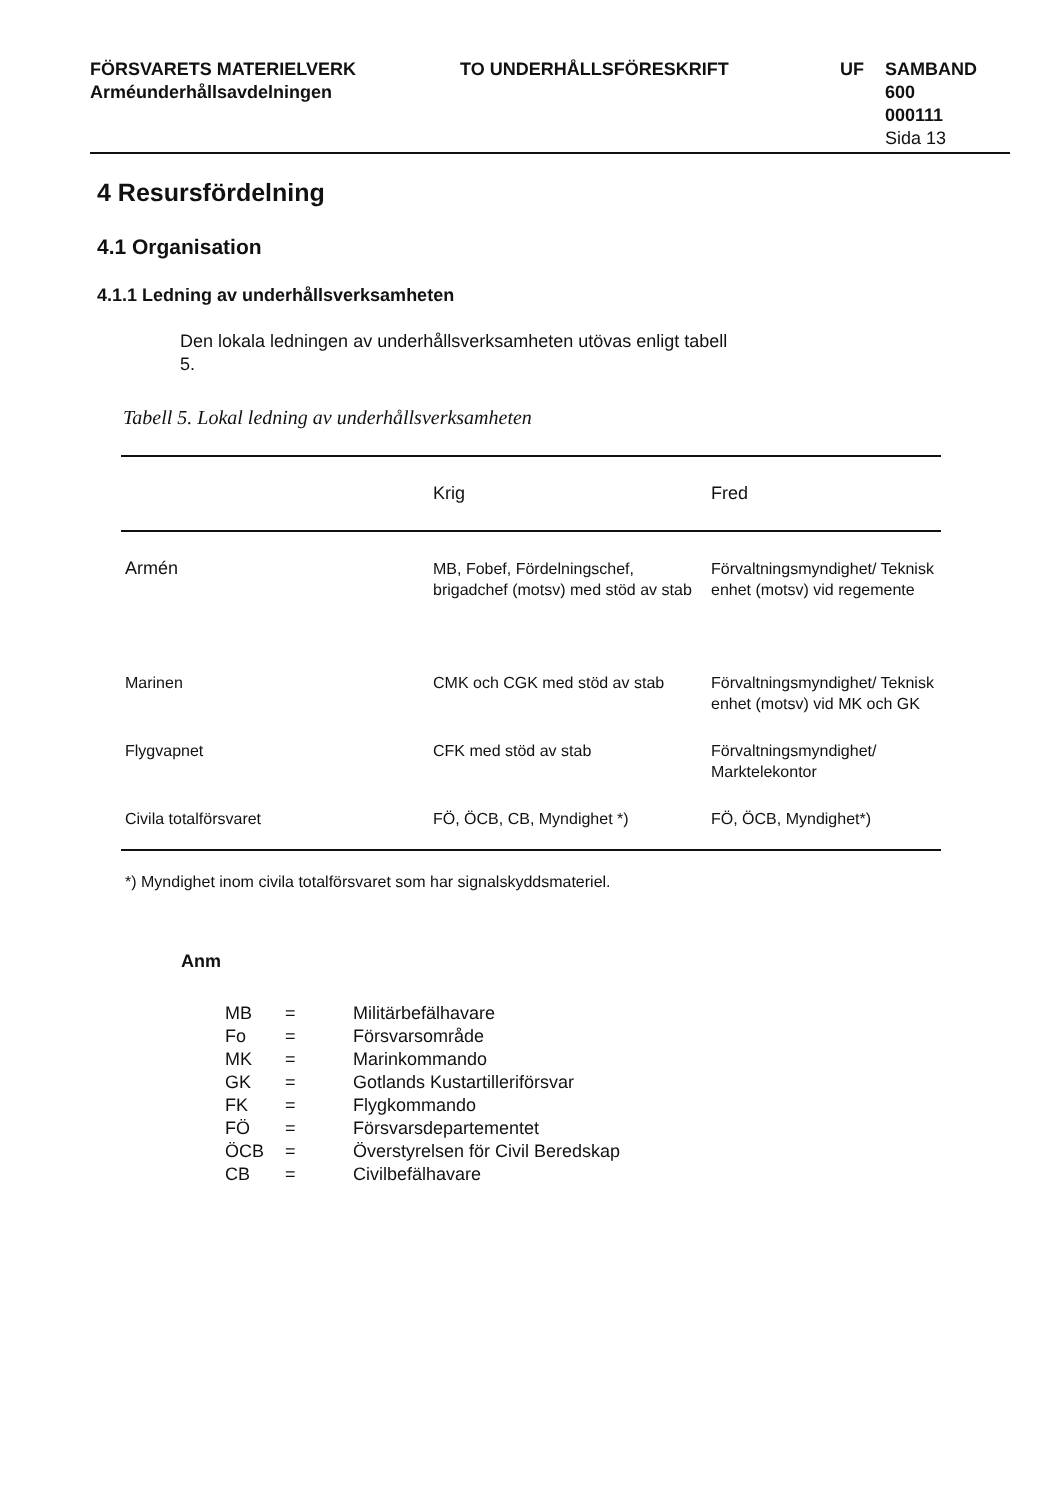FÖRSVARETS MATERIELVERK
Arméunderhållsavdelningen
TO UNDERHÅLLSFÖRESKRIFT UF SAMBAND
600
000111
Sida 13
4 Resursfördelning
4.1 Organisation
4.1.1 Ledning av underhållsverksamheten
Den lokala ledningen av underhållsverksamheten utövas enligt tabell 5.
Tabell 5. Lokal ledning av underhållsverksamheten
| | Krig | Fred |
| --- | --- | --- |
| Armén | MB, Fobef, Fördelningschef, brigadchef (motsv) med stöd av stab | Förvaltningsmyndighet/ Teknisk enhet (motsv) vid regemente |
| Marinen | CMK och CGK med stöd av stab | Förvaltningsmyndighet/ Teknisk enhet (motsv) vid MK och GK |
| Flygvapnet | CFK med stöd av stab | Förvaltningsmyndighet/ Marktelekontor |
| Civila totalförsvaret | FÖ, ÖCB, CB, Myndighet *) | FÖ, ÖCB, Myndighet*) |
*) Myndighet inom civila totalförsvaret som har signalskyddsmateriel.
Anm
| MB | = | Militärbefälhavare |
| Fo | = | Försvarsområde |
| MK | = | Marinkommando |
| GK | = | Gotlands Kustartilleriförsvar |
| FK | = | Flygkommando |
| FÖ | = | Försvarsdepartementet |
| ÖCB | = | Överstyrelsen för Civil Beredskap |
| CB | = | Civilbefälhavare |